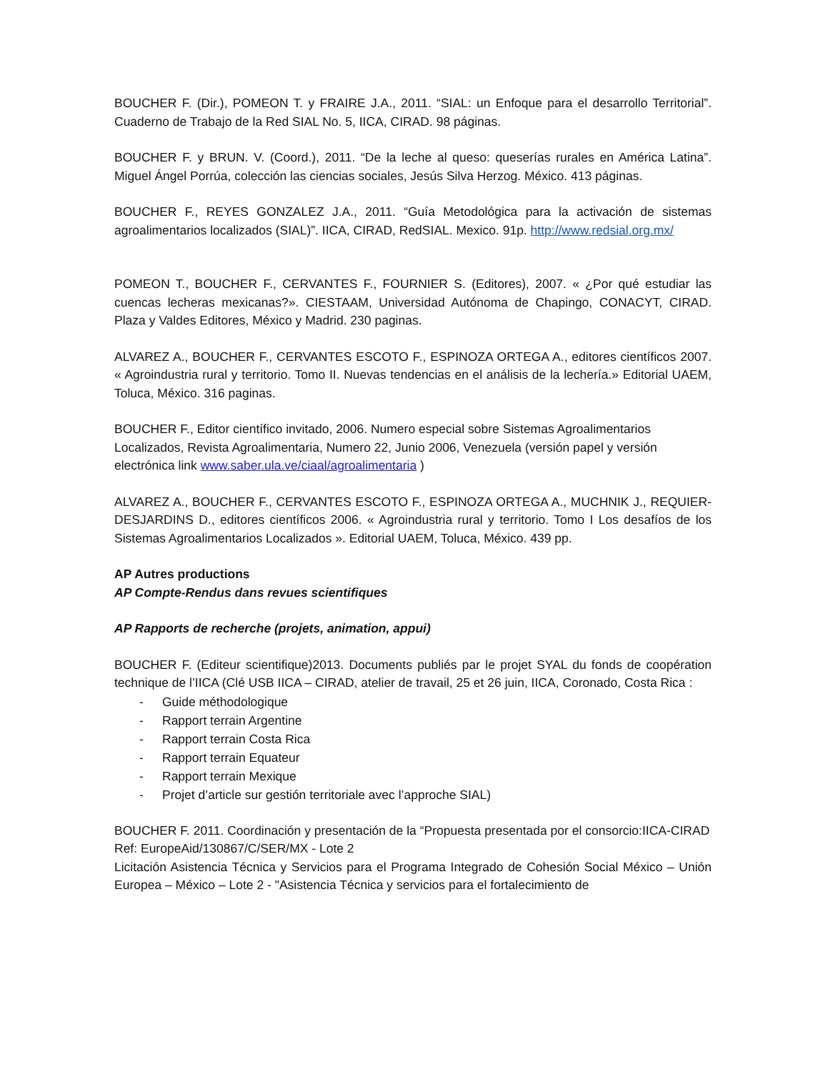BOUCHER F. (Dir.), POMEON T. y FRAIRE J.A., 2011. “SIAL: un Enfoque para el desarrollo Territorial”. Cuaderno de Trabajo de la Red SIAL No. 5, IICA, CIRAD. 98 páginas.
BOUCHER F. y BRUN. V. (Coord.), 2011. “De la leche al queso: queserías rurales en América Latina”. Miguel Ángel Porrúa, colección las ciencias sociales, Jesús Silva Herzog. México. 413 páginas.
BOUCHER F., REYES GONZALEZ J.A., 2011. “Guía Metodológica para la activación de sistemas agroalimentarios localizados (SIAL)”. IICA, CIRAD, RedSIAL. Mexico. 91p. http://www.redsial.org.mx/
POMEON T., BOUCHER F., CERVANTES F., FOURNIER S. (Editores), 2007. « ¿Por qué estudiar las cuencas lecheras mexicanas?». CIESTAAM, Universidad Autónoma de Chapingo, CONACYT, CIRAD. Plaza y Valdes Editores, México y Madrid. 230 paginas.
ALVAREZ A., BOUCHER F., CERVANTES ESCOTO F., ESPINOZA ORTEGA A., editores científicos 2007. « Agroindustria rural y territorio. Tomo II. Nuevas tendencias en el análisis de la lechería.» Editorial UAEM, Toluca, México. 316 paginas.
BOUCHER F., Editor científico invitado, 2006. Numero especial sobre Sistemas Agroalimentarios Localizados, Revista Agroalimentaria, Numero 22, Junio 2006, Venezuela (versión papel y versión electrónica link www.saber.ula.ve/ciaal/agroalimentaria )
ALVAREZ A., BOUCHER F., CERVANTES ESCOTO F., ESPINOZA ORTEGA A., MUCHNIK J., REQUIER-DESJARDINS D., editores científicos 2006. « Agroindustria rural y territorio. Tomo I Los desafíos de los Sistemas Agroalimentarios Localizados ». Editorial UAEM, Toluca, México. 439 pp.
AP Autres productions
AP Compte-Rendus dans revues scientifiques
AP Rapports de recherche (projets, animation, appui)
BOUCHER F. (Editeur scientifique)2013. Documents publiés par le projet SYAL du fonds de coopération technique de l’IICA (Clé USB IICA – CIRAD, atelier de travail, 25 et 26 juin, IICA, Coronado, Costa Rica :
- Guide méthodologique
- Rapport terrain Argentine
- Rapport terrain Costa Rica
- Rapport terrain Equateur
- Rapport terrain Mexique
- Projet d’article sur gestión territoriale avec l’approche SIAL)
BOUCHER F. 2011. Coordinación y presentación de la “Propuesta presentada por el consorcio:IICA-CIRAD Ref: EuropeAid/130867/C/SER/MX - Lote 2
Licitación Asistencia Técnica y Servicios para el Programa Integrado de Cohesión Social México – Unión Europea – México – Lote 2 - "Asistencia Técnica y servicios para el fortalecimiento de